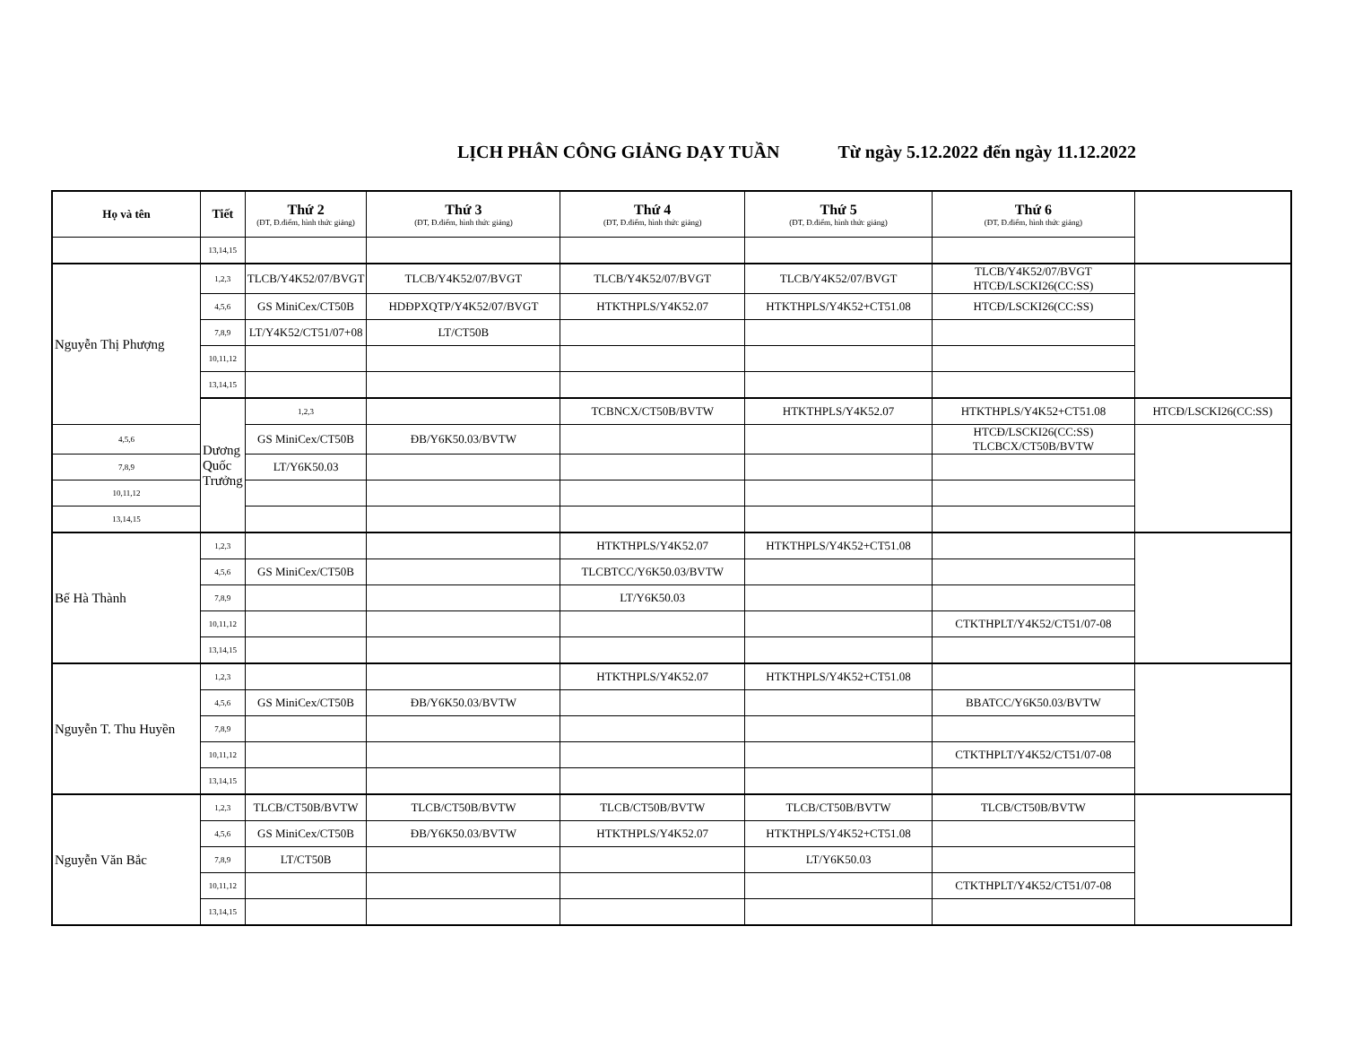LỊCH PHÂN CÔNG GIẢNG DẠY TUẦN Từ ngày 5.12.2022 đến ngày 11.12.2022
| Họ và tên | Tiết | Thứ 2 (ĐT, Đ.điểm, hình thức giảng) | Thứ 3 (ĐT, Đ.điểm, hình thức giảng) | Thứ 4 (ĐT, Đ.điểm, hình thức giảng) | Thứ 5 (ĐT, Đ.điểm, hình thức giảng) | Thứ 6 (ĐT, Đ.điểm, hình thức giảng) | |
| --- | --- | --- | --- | --- | --- | --- | --- |
| | 13,14,15 | | | | | | |
| Nguyễn Thị Phượng | 1,2,3 | TLCB/Y4K52/07/BVGT | TLCB/Y4K52/07/BVGT | TLCB/Y4K52/07/BVGT | TLCB/Y4K52/07/BVGT | TLCB/Y4K52/07/BVGT HTCĐ/LSCKI26(CC:SS) | |
| | 4,5,6 | GS MiniCex/CT50B | HDĐPXQTP/Y4K52/07/BVGT | HTKTHPLS/Y4K52.07 | HTKTHPLS/Y4K52+CT51.08 | HTCĐ/LSCKI26(CC:SS) | |
| | 7,8,9 | LT/Y4K52/CT51/07+08 | LT/CT50B | | | | |
| | 10,11,12 | | | | | | |
| | 13,14,15 | | | | | | |
| | Dương Quốc Trưởng | 1,2,3 | | TCBNCX/CT50B/BVTW | HTKTHPLS/Y4K52.07 | HTKTHPLS/Y4K52+CT51.08 | HTCĐ/LSCKI26(CC:SS) |
| 4,5,6 | | GS MiniCex/CT50B | ĐB/Y6K50.03/BVTW | | | HTCĐ/LSCKI26(CC:SS) TLCBCX/CT50B/BVTW | |
| 7,8,9 | | LT/Y6K50.03 | | | | | |
| 10,11,12 | | | | | | | |
| 13,14,15 | | | | | | | |
| Bế Hà Thành | 1,2,3 | | | HTKTHPLS/Y4K52.07 | HTKTHPLS/Y4K52+CT51.08 | | |
| | 4,5,6 | GS MiniCex/CT50B | | TLCBTCC/Y6K50.03/BVTW | | | |
| | 7,8,9 | | | LT/Y6K50.03 | | | |
| | 10,11,12 | | | | | CTKTHPLT/Y4K52/CT51/07-08 | |
| | 13,14,15 | | | | | | |
| Nguyễn T. Thu Huyền | 1,2,3 | | | HTKTHPLS/Y4K52.07 | HTKTHPLS/Y4K52+CT51.08 | | |
| | 4,5,6 | GS MiniCex/CT50B | ĐB/Y6K50.03/BVTW | | | BBATCC/Y6K50.03/BVTW | |
| | 7,8,9 | | | | | | |
| | 10,11,12 | | | | | CTKTHPLT/Y4K52/CT51/07-08 | |
| | 13,14,15 | | | | | | |
| Nguyễn Văn Bắc | 1,2,3 | TLCB/CT50B/BVTW | TLCB/CT50B/BVTW | TLCB/CT50B/BVTW | TLCB/CT50B/BVTW | TLCB/CT50B/BVTW | |
| | 4,5,6 | GS MiniCex/CT50B | ĐB/Y6K50.03/BVTW | HTKTHPLS/Y4K52.07 | HTKTHPLS/Y4K52+CT51.08 | | |
| | 7,8,9 | LT/CT50B | | | LT/Y6K50.03 | | |
| | 10,11,12 | | | | | CTKTHPLT/Y4K52/CT51/07-08 | |
| | 13,14,15 | | | | | | |